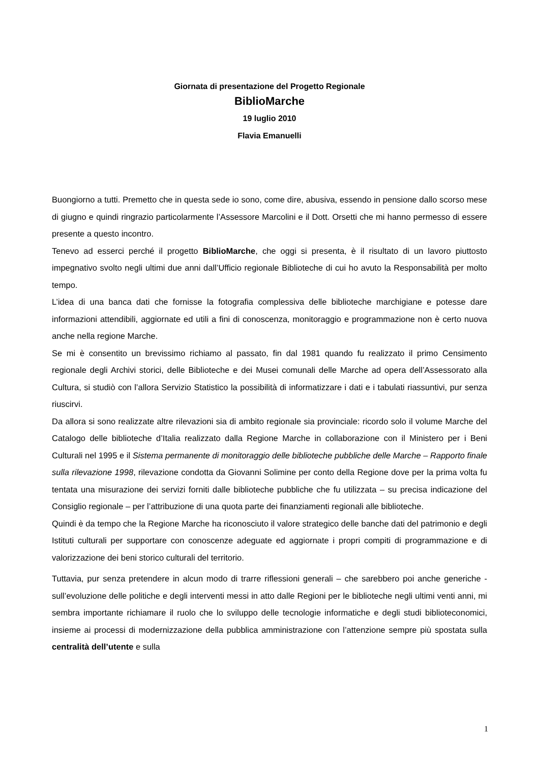Giornata di presentazione del Progetto Regionale
BiblioMarche
19 luglio 2010
Flavia Emanuelli
Buongiorno a tutti. Premetto che in questa sede io sono, come dire, abusiva, essendo in pensione dallo scorso mese di giugno e quindi ringrazio particolarmente l’Assessore Marcolini e il Dott. Orsetti che mi hanno permesso di essere presente a questo incontro.
Tenevo ad esserci perché il progetto BiblioMarche, che oggi si presenta, è il risultato di un lavoro piuttosto impegnativo svolto negli ultimi due anni dall’Ufficio regionale Biblioteche di cui ho avuto la Responsabilità per molto tempo.
L’idea di una banca dati che fornisse la fotografia complessiva delle biblioteche marchigiane e potesse dare informazioni attendibili, aggiornate ed utili a fini di conoscenza, monitoraggio e programmazione non è certo nuova anche nella regione Marche.
Se mi è consentito un brevissimo richiamo al passato, fin dal 1981 quando fu realizzato il primo Censimento regionale degli Archivi storici, delle Biblioteche e dei Musei comunali delle Marche ad opera dell’Assessorato alla Cultura, si studiò con l’allora Servizio Statistico la possibilità di informatizzare i dati e i tabulati riassuntivi, pur senza riuscirvi.
Da allora si sono realizzate altre rilevazioni sia di ambito regionale sia provinciale: ricordo solo il volume Marche del Catalogo delle biblioteche d’Italia realizzato dalla Regione Marche in collaborazione con il Ministero per i Beni Culturali nel 1995 e il Sistema permanente di monitoraggio delle biblioteche pubbliche delle Marche – Rapporto finale sulla rilevazione 1998, rilevazione condotta da Giovanni Solimine per conto della Regione dove per la prima volta fu tentata una misurazione dei servizi forniti dalle biblioteche pubbliche che fu utilizzata – su precisa indicazione del Consiglio regionale – per l’attribuzione di una quota parte dei finanziamenti regionali alle biblioteche.
Quindi è da tempo che la Regione Marche ha riconosciuto il valore strategico delle banche dati del patrimonio e degli Istituti culturali per supportare con conoscenze adeguate ed aggiornate i propri compiti di programmazione e di valorizzazione dei beni storico culturali del territorio.
Tuttavia, pur senza pretendere in alcun modo di trarre riflessioni generali – che sarebbero poi anche generiche - sull’evoluzione delle politiche e degli interventi messi in atto dalle Regioni per le biblioteche negli ultimi venti anni, mi sembra importante richiamare il ruolo che lo sviluppo delle tecnologie informatiche e degli studi biblioteconomici, insieme ai processi di modernizzazione della pubblica amministrazione con l’attenzione sempre più spostata sulla centralità dell’utente e sulla
1